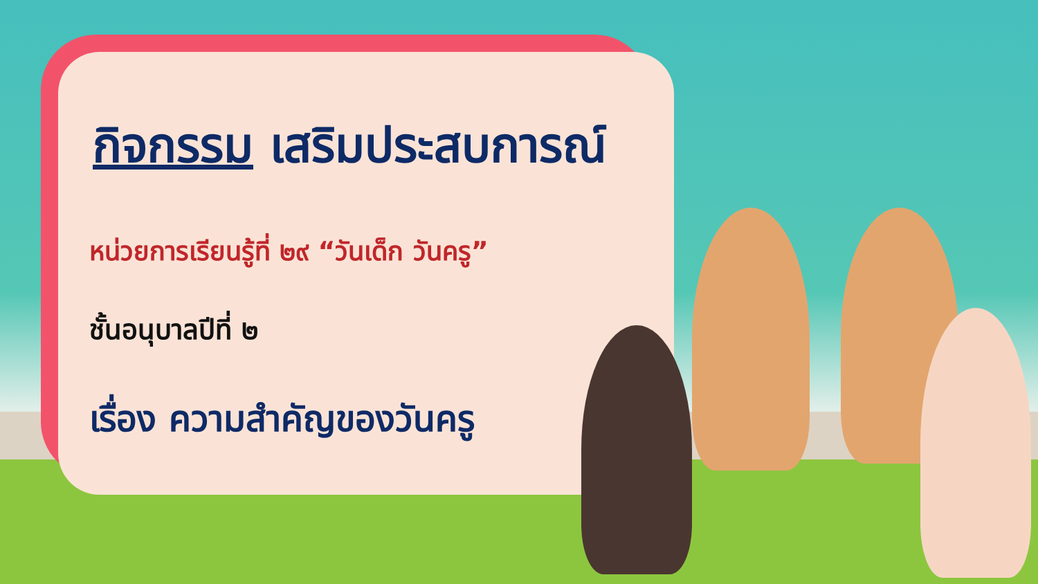กิจกรรม เสริมประสบการณ์
หน่วยการเรียนรู้ที่ ๒๙ “วันเด็ก วันครู”
ชั้นอนุบาลปีที่ ๒
เรื่อง ความสำคัญของวันครู